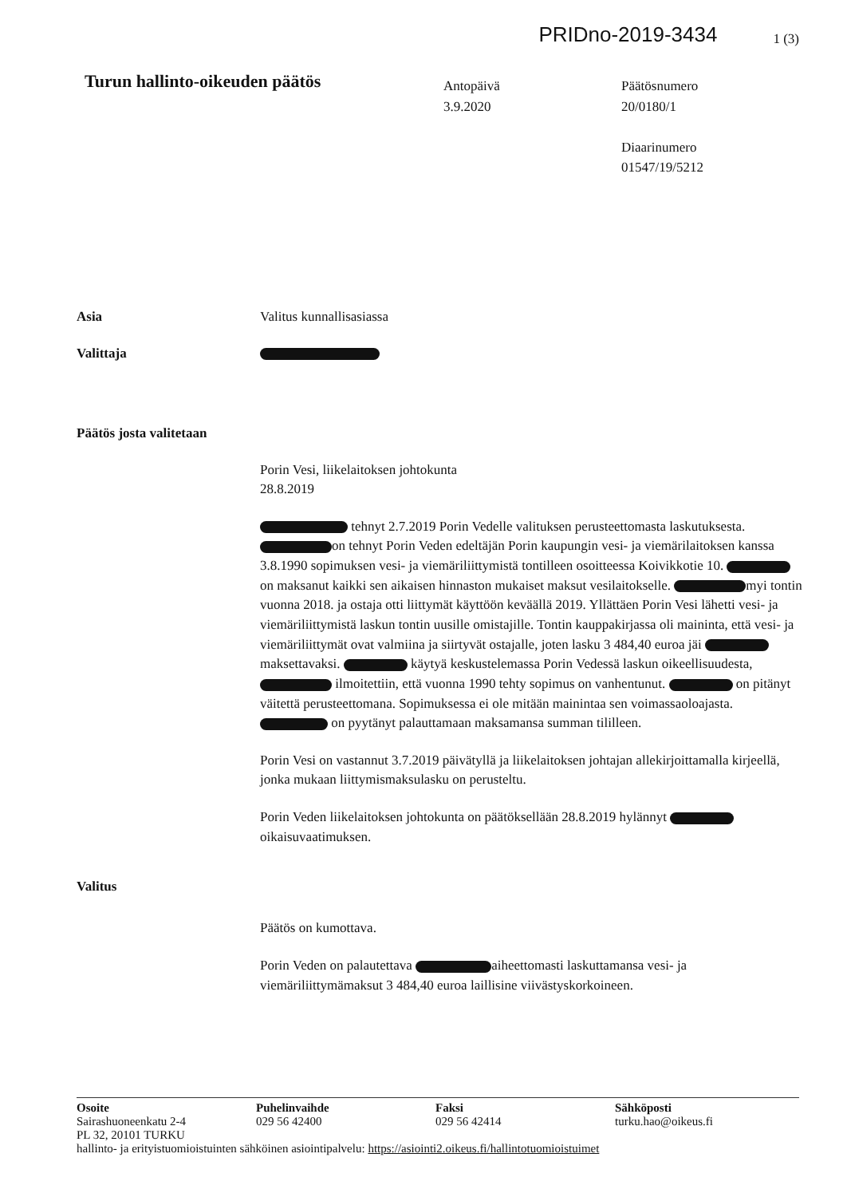PRIDno-2019-3434 1 (3)
Turun hallinto-oikeuden päätös
Antopäivä
3.9.2020
Päätösnumero
20/0180/1
Diaarinumero
01547/19/5212
Asia Valitus kunnallisasiassa
Valittaja
Päätös josta valitetaan
Porin Vesi, liikelaitoksen johtokunta
28.8.2019
tehnyt 2.7.2019 Porin Vedelle valituksen perusteettomasta laskutuksesta. on tehnyt Porin Veden edeltäjän Porin kaupungin vesi- ja viemärilaitoksen kanssa 3.8.1990 sopimuksen vesi- ja viemäriliittymistä tontilleen osoitteessa Koivikkotie 10. on maksanut kaikki sen aikaisen hinnaston mukaiset maksut vesilaitokselle. myi tontin vuonna 2018. ja ostaja otti liittymät käyttöön keväällä 2019. Yllättäen Porin Vesi lähetti vesi- ja viemäriliittymistä laskun tontin uusille omistajille. Tontin kauppakirjassa oli maininta, että vesi- ja viemäriliittymät ovat valmiina ja siirtyvät ostajalle, joten lasku 3 484,40 euroa jäi maksettavaksi. käytyä keskustelemassa Porin Vedessä laskun oikeellisuudesta, ilmoitettiin, että vuonna 1990 tehty sopimus on vanhentunut. on pitänyt väitettä perusteettomana. Sopimuksessa ei ole mitään mainintaa sen voimassaoloajasta. on pyytänyt palauttamaan maksamansa summan tililleen.
Porin Vesi on vastannut 3.7.2019 päivätyllä ja liikelaitoksen johtajan allekirjoittamalla kirjeellä, jonka mukaan liittymismaksulasku on perusteltu.
Porin Veden liikelaitoksen johtokunta on päätöksellään 28.8.2019 hylännyt oikaisuvaatimuksen.
Valitus
Päätös on kumottava.
Porin Veden on palautettava aiheettomasti laskuttamansa vesi- ja viemäriliittymämaksut 3 484,40 euroa laillisine viivästyskorkoineen.
Osoite
Sairashuoneenkatu 2-4
PL 32, 20101 TURKU
Puhelinvaihde
029 56 42400
Faksi
029 56 42414
Sähköposti
turku.hao@oikeus.fi
hallinto- ja erityistuomioistuinten sähköinen asiointipalvelu: https://asiointi2.oikeus.fi/hallintotuomioistuimet